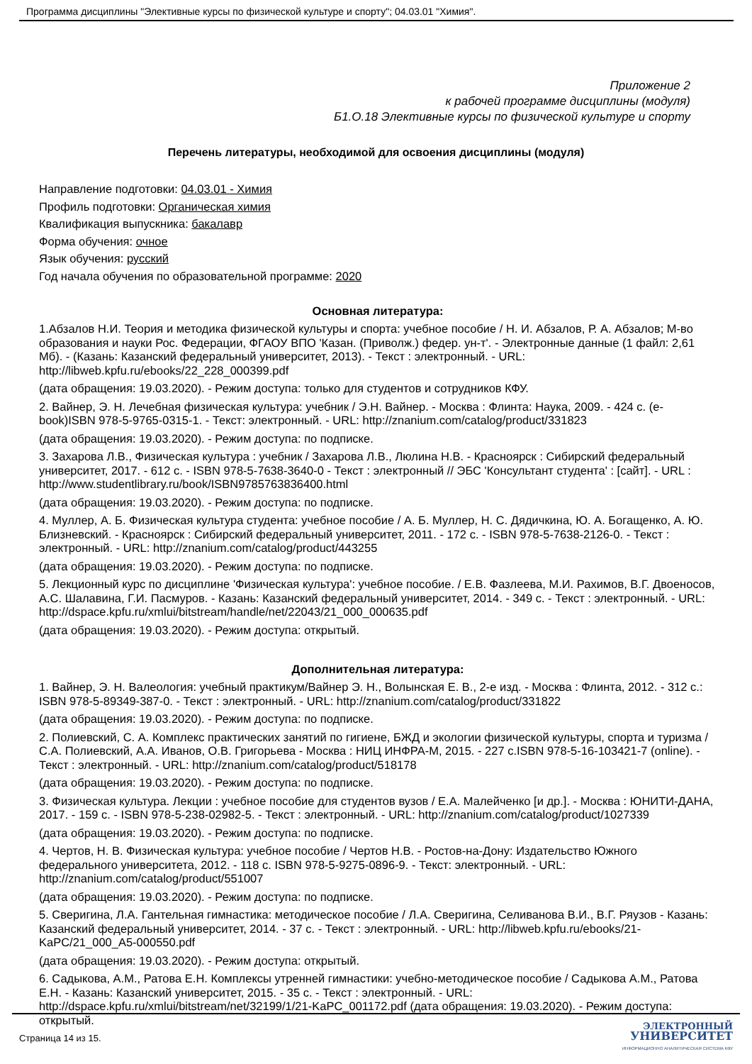Программа дисциплины "Элективные курсы по физической культуре и спорту"; 04.03.01 "Химия".
Приложение 2
к рабочей программе дисциплины (модуля)
Б1.О.18 Элективные курсы по физической культуре и спорту
Перечень литературы, необходимой для освоения дисциплины (модуля)
Направление подготовки: 04.03.01 - Химия
Профиль подготовки: Органическая химия
Квалификация выпускника: бакалавр
Форма обучения: очное
Язык обучения: русский
Год начала обучения по образовательной программе: 2020
Основная литература:
1.Абзалов Н.И. Теория и методика физической культуры и спорта: учебное пособие / Н. И. Абзалов, Р. А. Абзалов; М-во образования и науки Рос. Федерации, ФГАОУ ВПО 'Казан. (Приволж.) федер. ун-т'. - Электронные данные (1 файл: 2,61 Мб). - (Казань: Казанский федеральный университет, 2013). - Текст : электронный. - URL: http://libweb.kpfu.ru/ebooks/22_228_000399.pdf
(дата обращения: 19.03.2020). - Режим доступа: только для студентов и сотрудников КФУ.
2. Вайнер, Э. Н. Лечебная физическая культура: учебник / Э.Н. Вайнер. - Москва : Флинта: Наука, 2009. - 424 с. (e-book)ISBN 978-5-9765-0315-1. - Текст: электронный. - URL: http://znanium.com/catalog/product/331823
(дата обращения: 19.03.2020). - Режим доступа: по подписке.
3. Захарова Л.В., Физическая культура : учебник / Захарова Л.В., Люлина Н.В. - Красноярск : Сибирский федеральный университет, 2017. - 612 с. - ISBN 978-5-7638-3640-0 - Текст : электронный // ЭБС 'Консультант студента' : [сайт]. - URL : http://www.studentlibrary.ru/book/ISBN9785763836400.html
(дата обращения: 19.03.2020). - Режим доступа: по подписке.
4. Муллер, А. Б. Физическая культура студента: учебное пособие / А. Б. Муллер, Н. С. Дядичкина, Ю. А. Богащенко, А. Ю. Близневский. - Красноярск : Сибирский федеральный университет, 2011. - 172 с. - ISBN 978-5-7638-2126-0. - Текст : электронный. - URL: http://znanium.com/catalog/product/443255
(дата обращения: 19.03.2020). - Режим доступа: по подписке.
5. Лекционный курс по дисциплине 'Физическая культура': учебное пособие. / Е.В. Фазлеева, М.И. Рахимов, В.Г. Двоеносов, А.С. Шалавина, Г.И. Пасмуров. - Казань: Казанский федеральный университет, 2014. - 349 с. - Текст : электронный. - URL: http://dspace.kpfu.ru/xmlui/bitstream/handle/net/22043/21_000_000635.pdf
(дата обращения: 19.03.2020). - Режим доступа: открытый.
Дополнительная литература:
1. Вайнер, Э. Н. Валеология: учебный практикум/Вайнер Э. Н., Волынская Е. В., 2-е изд. - Москва : Флинта, 2012. - 312 с.: ISBN 978-5-89349-387-0. - Текст : электронный. - URL: http://znanium.com/catalog/product/331822
(дата обращения: 19.03.2020). - Режим доступа: по подписке.
2. Полиевский, С. А. Комплекс практических занятий по гигиене, БЖД и экологии физической культуры, спорта и туризма / С.А. Полиевский, А.А. Иванов, О.В. Григорьева - Москва : НИЦ ИНФРА-М, 2015. - 227 с.ISBN 978-5-16-103421-7 (online). - Текст : электронный. - URL: http://znanium.com/catalog/product/518178
(дата обращения: 19.03.2020). - Режим доступа: по подписке.
3. Физическая культура. Лекции : учебное пособие для студентов вузов / Е.А. Малейченко [и др.]. - Москва : ЮНИТИ-ДАНА, 2017. - 159 с. - ISBN 978-5-238-02982-5. - Текст : электронный. - URL: http://znanium.com/catalog/product/1027339
(дата обращения: 19.03.2020). - Режим доступа: по подписке.
4. Чертов, Н. В. Физическая культура: учебное пособие / Чертов Н.В. - Ростов-на-Дону: Издательство Южного федерального университета, 2012. - 118 с. ISBN 978-5-9275-0896-9. - Текст: электронный. - URL: http://znanium.com/catalog/product/551007
(дата обращения: 19.03.2020). - Режим доступа: по подписке.
5. Сверигина, Л.А. Гантельная гимнастика: методическое пособие / Л.А. Сверигина, Селиванова В.И., В.Г. Ряузов - Казань: Казанский федеральный университет, 2014. - 37 с. - Текст : электронный. - URL: http://libweb.kpfu.ru/ebooks/21-KaPC/21_000_A5-000550.pdf
(дата обращения: 19.03.2020). - Режим доступа: открытый.
6. Садыкова, А.М., Ратова Е.Н. Комплексы утренней гимнастики: учебно-методическое пособие / Садыкова А.М., Ратова Е.Н. - Казань: Казанский университет, 2015. - 35 с. - Текст : электронный. - URL: http://dspace.kpfu.ru/xmlui/bitstream/net/32199/1/21-KaPC_001172.pdf (дата обращения: 19.03.2020). - Режим доступа: открытый.
Страница 14 из 15.
ЭЛЕКТРОННЫЙ
УНИВЕРСИТЕТ
ИНФОРМАЦИОННО АНАЛИТИЧЕСКАЯ СИСТЕМА КФУ